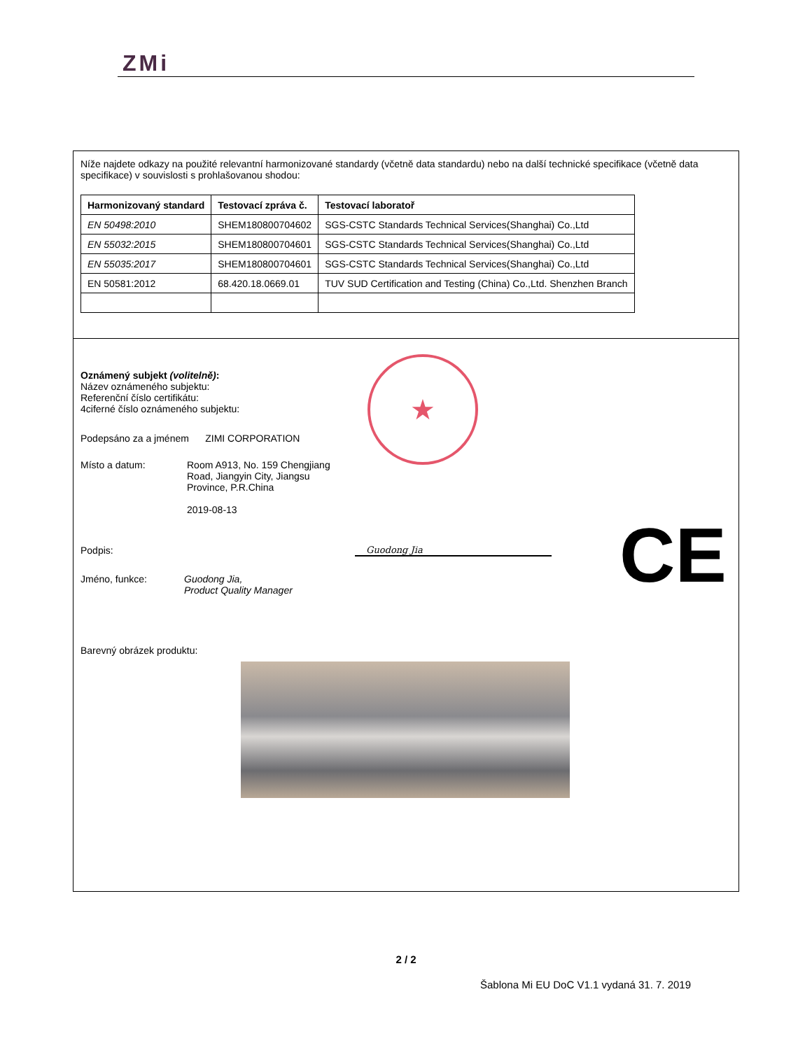ZMi
Níže najdete odkazy na použité relevantní harmonizované standardy (včetně data standardu) nebo na další technické specifikace (včetně data specifikace) v souvislosti s prohlašovanou shodou:
| Harmonizovaný standard | Testovací zpráva č. | Testovací laboratoř |
| --- | --- | --- |
| EN 50498:2010 | SHEM180800704602 | SGS-CSTC Standards Technical Services(Shanghai) Co.,Ltd |
| EN 55032:2015 | SHEM180800704601 | SGS-CSTC Standards Technical Services(Shanghai) Co.,Ltd |
| EN 55035:2017 | SHEM180800704601 | SGS-CSTC Standards Technical Services(Shanghai) Co.,Ltd |
| EN 50581:2012 | 68.420.18.0669.01 | TUV SUD Certification and Testing (China) Co.,Ltd. Shenzhen Branch |
★
Oznámený subjekt (volitelně):
Název oznámeného subjektu:
Referenční číslo certifikátu:
4ciferné číslo oznámeného subjektu:
Podepsáno za a jménem ZIMI CORPORATION
Místo a datum: Room A913, No. 159 Chengjiang
Road, Jiangyin City, Jiangsu
Province, P.R.China
2019-08-13
Podpis: Guodong Jia
Jméno, funkce: Guodong Jia,
Product Quality Manager
Barevný obrázek produktu:
CE
2 / 2
Šablona Mi EU DoC V1.1 vydaná 31. 7. 2019